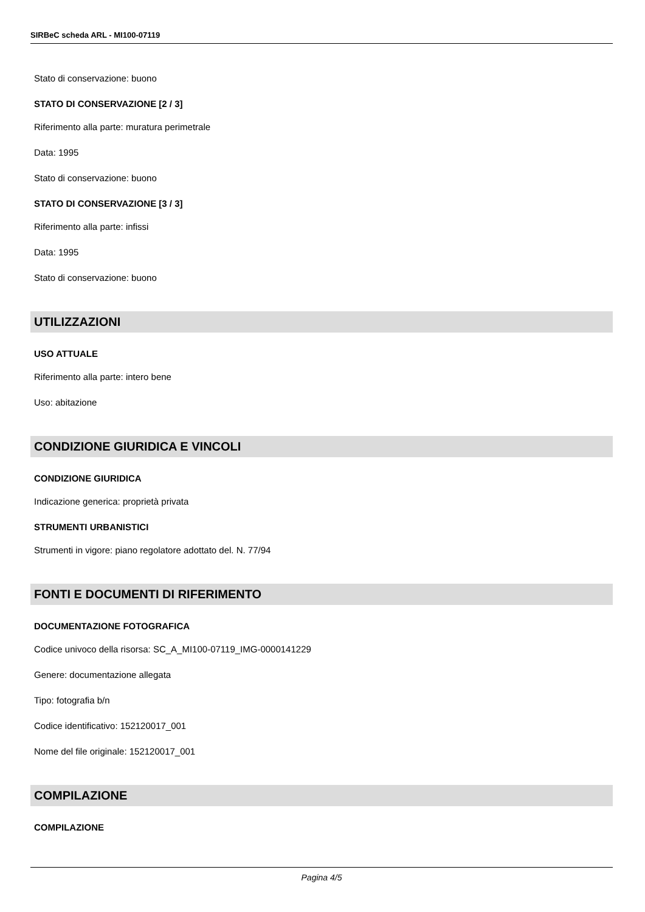SIRBeC scheda ARL - MI100-07119
Stato di conservazione: buono
STATO DI CONSERVAZIONE [2 / 3]
Riferimento alla parte: muratura perimetrale
Data: 1995
Stato di conservazione: buono
STATO DI CONSERVAZIONE [3 / 3]
Riferimento alla parte: infissi
Data: 1995
Stato di conservazione: buono
UTILIZZAZIONI
USO ATTUALE
Riferimento alla parte: intero bene
Uso: abitazione
CONDIZIONE GIURIDICA E VINCOLI
CONDIZIONE GIURIDICA
Indicazione generica: proprietà privata
STRUMENTI URBANISTICI
Strumenti in vigore: piano regolatore adottato del. N. 77/94
FONTI E DOCUMENTI DI RIFERIMENTO
DOCUMENTAZIONE FOTOGRAFICA
Codice univoco della risorsa: SC_A_MI100-07119_IMG-0000141229
Genere: documentazione allegata
Tipo: fotografia b/n
Codice identificativo: 152120017_001
Nome del file originale: 152120017_001
COMPILAZIONE
COMPILAZIONE
Pagina 4/5